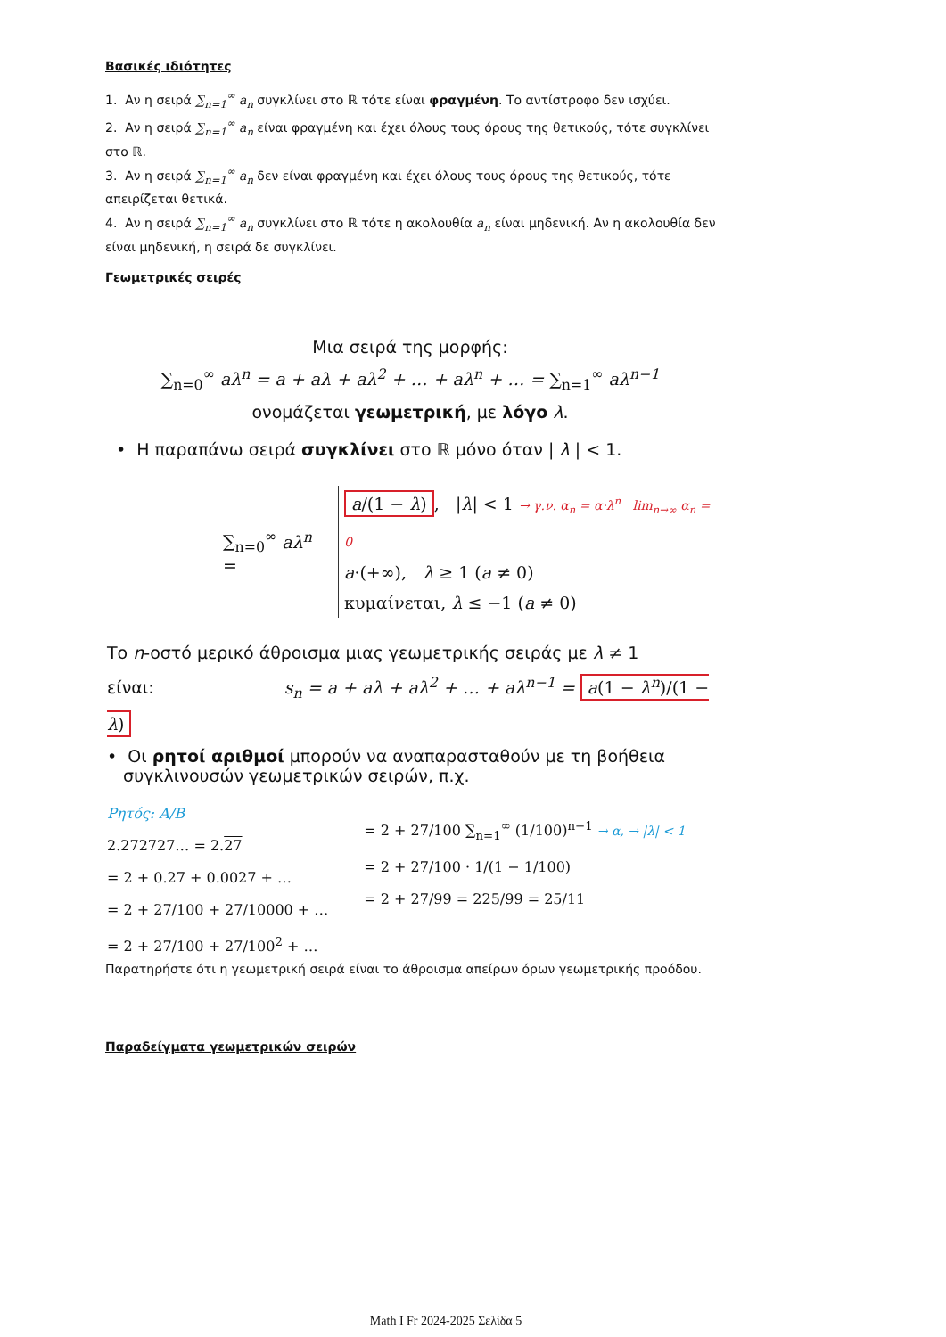Βασικές ιδιότητες
1. Αν η σειρά ∑<sub>n=1</sub><sup>∞</sup> a<sub>n</sub> συγκλίνει στο ℝ τότε είναι φραγμένη. Το αντίστροφο δεν ισχύει.
2. Αν η σειρά ∑<sub>n=1</sub><sup>∞</sup> a<sub>n</sub> είναι φραγμένη και έχει όλους τους όρους της θετικούς, τότε συγκλίνει στο ℝ.
3. Αν η σειρά ∑<sub>n=1</sub><sup>∞</sup> a<sub>n</sub> δεν είναι φραγμένη και έχει όλους τους όρους της θετικούς, τότε απειρίζεται θετικά.
4. Αν η σειρά ∑<sub>n=1</sub><sup>∞</sup> a<sub>n</sub> συγκλίνει στο ℝ τότε η ακολουθία a<sub>n</sub> είναι μηδενική. Αν η ακολουθία δεν είναι μηδενική, η σειρά δε συγκλίνει.
Γεωμετρικές σειρές
Μια σειρά της μορφής:
∑<sub>n=0</sub><sup>∞</sup> aλ<sup>n</sup> = a + aλ + aλ<sup>2</sup> + … + aλ<sup>n</sup> + … = ∑<sub>n=1</sub><sup>∞</sup> aλ<sup>n−1</sup>
ονομάζεται γεωμετρική, με λόγο λ.
• Η παραπάνω σειρά συγκλίνει στο ℝ μόνο όταν | λ | < 1.
∑<sub>n=0</sub><sup>∞</sup> aλ<sup>n</sup> =
a/(1 − λ), |λ| < 1 → γ.ν. α<sub>n</sub> = α·λ<sup>n</sup> lim<sub>n→∞</sub> α<sub>n</sub> = 0
a·(+∞), λ ≥ 1 (a ≠ 0)
κυμαίνεται, λ ≤ −1 (a ≠ 0)
Το n-οστό μερικό άθροισμα μιας γεωμετρικής σειράς με λ ≠ 1
είναι: s<sub>n</sub> = a + aλ + aλ<sup>2</sup> + … + aλ<sup>n−1</sup> = a(1 − λ<sup>n</sup>)/(1 − λ)
• Οι ρητοί αριθμοί μπορούν να αναπαρασταθούν με τη βοήθεια
συγκλινουσών γεωμετρικών σειρών, π.χ.
Ρητός: Α/Β
2.272727… = 2.27
= 2 + 0.27 + 0.0027 + …
= 2 + 27/100 + 27/10000 + …
= 2 + 27/100 + 27/100<sup>2</sup> + …
= 2 + 27/100 ∑<sub>n=1</sub><sup>∞</sup> (1/100)<sup>n−1</sup> → α, → |λ| < 1
= 2 + 27/100 · 1/(1 − 1/100)
= 2 + 27/99 = 225/99 = 25/11
Παρατηρήστε ότι η γεωμετρική σειρά είναι το άθροισμα απείρων όρων γεωμετρικής προόδου.
Παραδείγματα γεωμετρικών σειρών
Math I Fr 2024-2025 Σελίδα 5